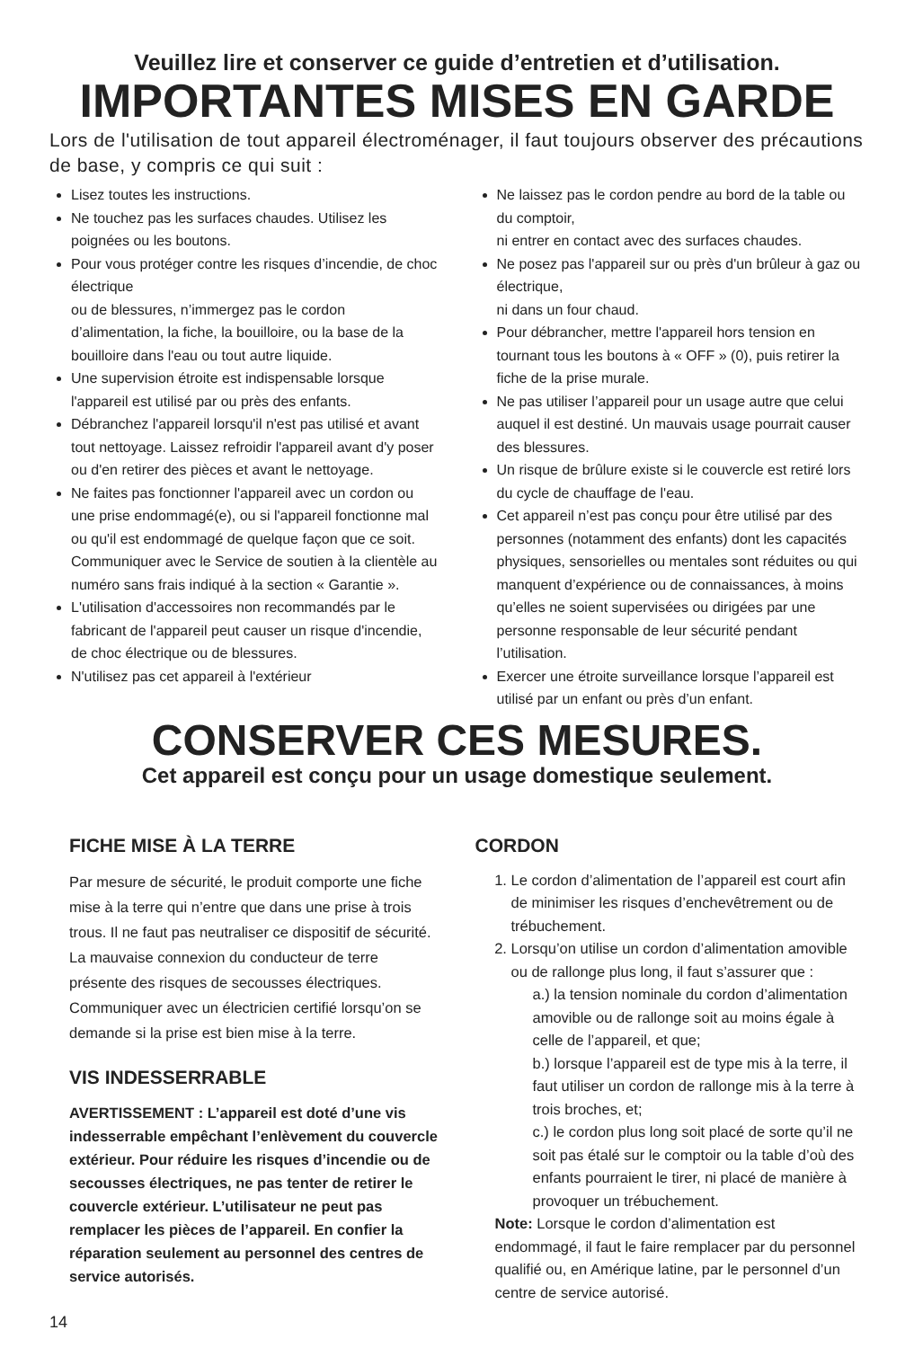Veuillez lire et conserver ce guide d’entretien et d’utilisation.
IMPORTANTES MISES EN GARDE
Lors de l'utilisation de tout appareil électroménager, il faut toujours observer des précautions de base, y compris ce qui suit :
Lisez toutes les instructions.
Ne touchez pas les surfaces chaudes. Utilisez les poignées ou les boutons.
Pour vous protéger contre les risques d’incendie, de choc électrique
ou de blessures, n’immergez pas le cordon d’alimentation, la fiche, la bouilloire, ou la base de la bouilloire dans l'eau ou tout autre liquide.
Une supervision étroite est indispensable lorsque l'appareil est utilisé par ou près des enfants.
Débranchez l'appareil lorsqu'il n'est pas utilisé et avant tout nettoyage. Laissez refroidir l'appareil avant d'y poser ou d'en retirer des pièces et avant le nettoyage.
Ne faites pas fonctionner l'appareil avec un cordon ou une prise endommagé(e), ou si l'appareil fonctionne mal ou qu'il est endommagé de quelque façon que ce soit. Communiquer avec le Service de soutien à la clientèle au numéro sans frais indiqué à la section « Garantie ».
L'utilisation d'accessoires non recommandés par le fabricant de l'appareil peut causer un risque d'incendie, de choc électrique ou de blessures.
N'utilisez pas cet appareil à l'extérieur
Ne laissez pas le cordon pendre au bord de la table ou du comptoir,
ni entrer en contact avec des surfaces chaudes.
Ne posez pas l'appareil sur ou près d'un brûleur à gaz ou électrique,
ni dans un four chaud.
Pour débrancher, mettre l'appareil hors tension en tournant tous les boutons à « OFF » (0), puis retirer la fiche de la prise murale.
Ne pas utiliser l’appareil pour un usage autre que celui auquel il est destiné. Un mauvais usage pourrait causer des blessures.
Un risque de brûlure existe si le couvercle est retiré lors du cycle de chauffage de l'eau.
Cet appareil n’est pas conçu pour être utilisé par des personnes (notamment des enfants) dont les capacités physiques, sensorielles ou mentales sont réduites ou qui manquent d’expérience ou de connaissances, à moins qu’elles ne soient supervisées ou dirigées par une personne responsable de leur sécurité pendant l’utilisation.
Exercer une étroite surveillance lorsque l’appareil est utilisé par un enfant ou près d’un enfant.
CONSERVER CES MESURES.
Cet appareil est conçu pour un usage domestique seulement.
FICHE MISE À LA TERRE
Par mesure de sécurité, le produit comporte une fiche mise à la terre qui n’entre que dans une prise à trois trous. Il ne faut pas neutraliser ce dispositif de sécurité. La mauvaise connexion du conducteur de terre présente des risques de secousses électriques. Communiquer avec un électricien certifié lorsqu’on se demande si la prise est bien mise à la terre.
VIS INDESSERRABLE
AVERTISSEMENT : L’appareil est doté d’une vis indesserrable empêchant l’enlèvement du couvercle extérieur. Pour réduire les risques d’incendie ou de secousses électriques, ne pas tenter de retirer le couvercle extérieur. L’utilisateur ne peut pas remplacer les pièces de l’appareil. En confier la réparation seulement au personnel des centres de service autorisés.
CORDON
1. Le cordon d’alimentation de l’appareil est court afin de minimiser les risques d’enchevêtrement ou de trébuchement.
2. Lorsqu’on utilise un cordon d’alimentation amovible ou de rallonge plus long, il faut s’assurer que :
a.) la tension nominale du cordon d’alimentation amovible ou de rallonge soit au moins égale à celle de l’appareil, et que;
b.) lorsque l’appareil est de type mis à la terre, il faut utiliser un cordon de rallonge mis à la terre à trois broches, et;
c.) le cordon plus long soit placé de sorte qu’il ne soit pas étalé sur le comptoir ou la table d’où des enfants pourraient le tirer, ni placé de manière à provoquer un trébuchement.
Note: Lorsque le cordon d’alimentation est endommagé, il faut le faire remplacer par du personnel qualifié ou, en Amérique latine, par le personnel d’un centre de service autorisé.
14